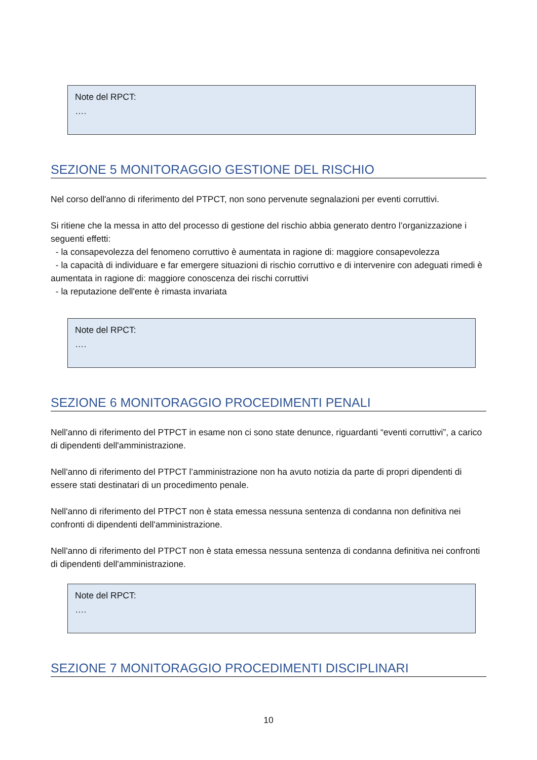Note del RPCT:
….
SEZIONE 5 MONITORAGGIO GESTIONE DEL RISCHIO
Nel corso dell'anno di riferimento del PTPCT, non sono pervenute segnalazioni per eventi corruttivi.
Si ritiene che la messa in atto del processo di gestione del rischio abbia generato dentro l’organizzazione i seguenti effetti:
- la consapevolezza del fenomeno corruttivo è aumentata in ragione di: maggiore consapevolezza
- la capacità di individuare e far emergere situazioni di rischio corruttivo e di intervenire con adeguati rimedi è aumentata in ragione di: maggiore conoscenza dei rischi corruttivi
- la reputazione dell'ente è rimasta invariata
Note del RPCT:
….
SEZIONE 6 MONITORAGGIO PROCEDIMENTI PENALI
Nell'anno di riferimento del PTPCT in esame non ci sono state denunce, riguardanti “eventi corruttivi”, a carico di dipendenti dell'amministrazione.
Nell'anno di riferimento del PTPCT l’amministrazione non ha avuto notizia da parte di propri dipendenti di essere stati destinatari di un procedimento penale.
Nell'anno di riferimento del PTPCT non è stata emessa nessuna sentenza di condanna non definitiva nei confronti di dipendenti dell'amministrazione.
Nell'anno di riferimento del PTPCT non è stata emessa nessuna sentenza di condanna definitiva nei confronti di dipendenti dell'amministrazione.
Note del RPCT:
….
SEZIONE 7 MONITORAGGIO PROCEDIMENTI DISCIPLINARI
10